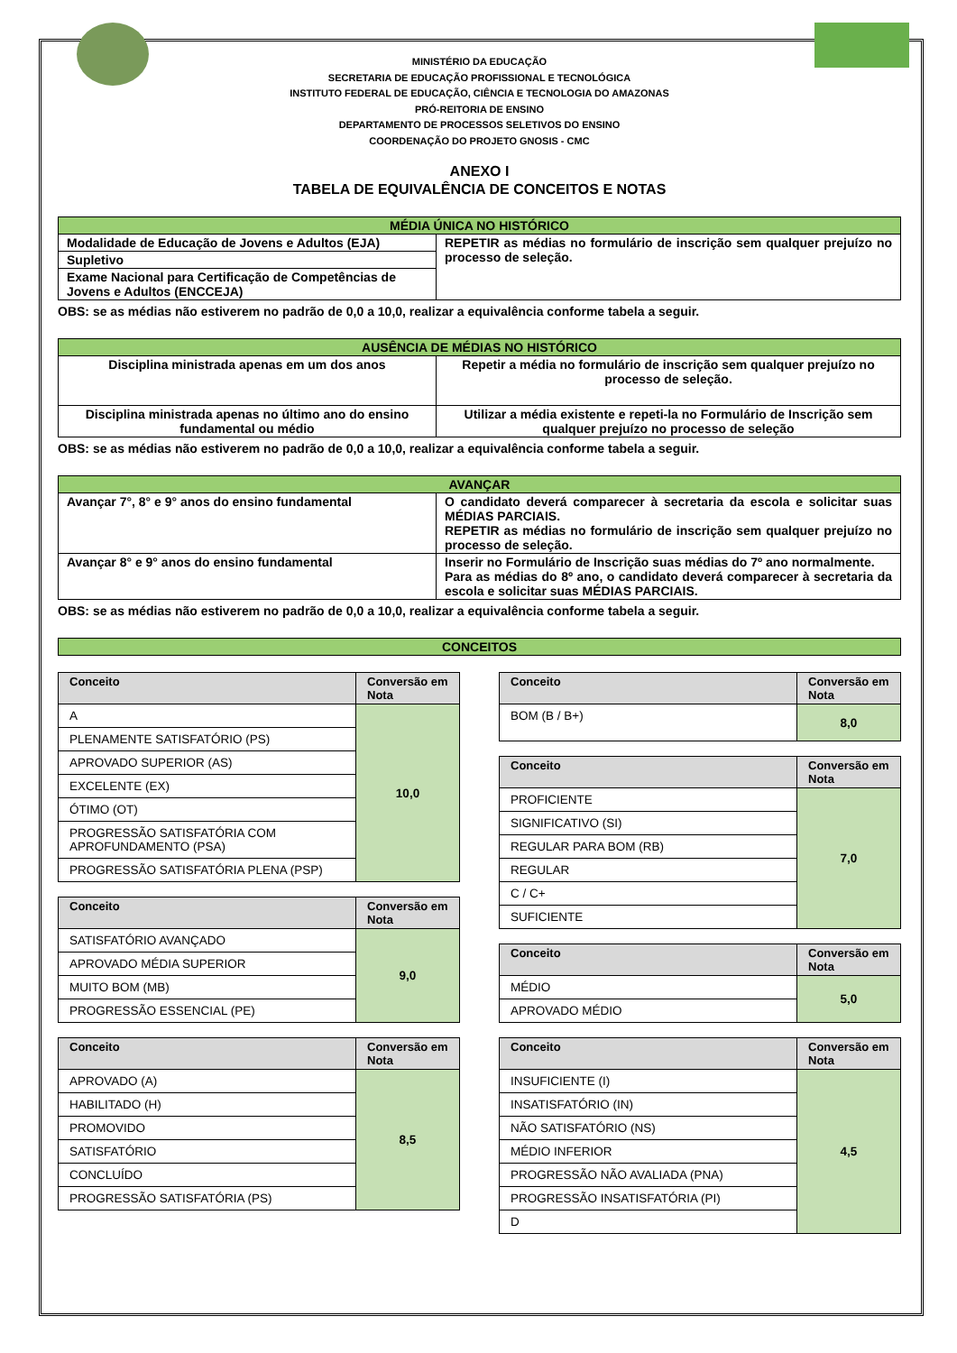MINISTÉRIO DA EDUCAÇÃO
SECRETARIA DE EDUCAÇÃO PROFISSIONAL E TECNOLÓGICA
INSTITUTO FEDERAL DE EDUCAÇÃO, CIÊNCIA E TECNOLOGIA DO AMAZONAS
PRÓ-REITORIA DE ENSINO
DEPARTAMENTO DE PROCESSOS SELETIVOS DO ENSINO
COORDENAÇÃO DO PROJETO GNOSIS - CMC
ANEXO I
TABELA DE EQUIVALÊNCIA DE CONCEITOS E NOTAS
| MÉDIA ÚNICA NO HISTÓRICO | |
| Modalidade de Educação de Jovens e Adultos (EJA) | REPETIR as médias no formulário de inscrição sem qualquer prejuízo no processo de seleção. |
| Supletivo | |
| Exame Nacional para Certificação de Competências de Jovens e Adultos (ENCCEJA) | |
OBS: se as médias não estiverem no padrão de 0,0 a 10,0, realizar a equivalência conforme tabela a seguir.
| AUSÊNCIA DE MÉDIAS NO HISTÓRICO | |
| Disciplina ministrada apenas em um dos anos | Repetir a média no formulário de inscrição sem qualquer prejuízo no processo de seleção. |
| Disciplina ministrada apenas no último ano do ensino fundamental ou médio | Utilizar a média existente e repeti-la no Formulário de Inscrição sem qualquer prejuízo no processo de seleção |
OBS: se as médias não estiverem no padrão de 0,0 a 10,0, realizar a equivalência conforme tabela a seguir.
| AVANÇAR | |
| Avançar 7°, 8° e 9° anos do ensino fundamental | O candidato deverá comparecer à secretaria da escola e solicitar suas MÉDIAS PARCIAIS. REPETIR as médias no formulário de inscrição sem qualquer prejuízo no processo de seleção. |
| Avançar 8° e 9° anos do ensino fundamental | Inserir no Formulário de Inscrição suas médias do 7º ano normalmente. Para as médias do 8º ano, o candidato deverá comparecer à secretaria da escola e solicitar suas MÉDIAS PARCIAIS. |
OBS: se as médias não estiverem no padrão de 0,0 a 10,0, realizar a equivalência conforme tabela a seguir.
| CONCEITOS |
| Conceito | Conversão em Nota |
| --- | --- |
| A | 10,0 |
| PLENAMENTE SATISFATÓRIO (PS) | |
| APROVADO SUPERIOR (AS) | |
| EXCELENTE (EX) | |
| ÓTIMO (OT) | |
| PROGRESSÃO SATISFATÓRIA COM APROFUNDAMENTO (PSA) | |
| PROGRESSÃO SATISFATÓRIA PLENA (PSP) | |
| Conceito | Conversão em Nota |
| --- | --- |
| SATISFATÓRIO AVANÇADO | 9,0 |
| APROVADO MÉDIA SUPERIOR | |
| MUITO BOM (MB) | |
| PROGRESSÃO ESSENCIAL (PE) | |
| Conceito | Conversão em Nota |
| --- | --- |
| APROVADO (A) | 8,5 |
| HABILITADO (H) | |
| PROMOVIDO | |
| SATISFATÓRIO | |
| CONCLUÍDO | |
| PROGRESSÃO SATISFATÓRIA (PS) | |
| Conceito | Conversão em Nota |
| --- | --- |
| BOM (B / B+) | 8,0 |
| Conceito | Conversão em Nota |
| --- | --- |
| PROFICIENTE | 7,0 |
| SIGNIFICATIVO (SI) | |
| REGULAR PARA BOM (RB) | |
| REGULAR | |
| C / C+ | |
| SUFICIENTE | |
| Conceito | Conversão em Nota |
| --- | --- |
| MÉDIO | 5,0 |
| APROVADO MÉDIO | |
| Conceito | Conversão em Nota |
| --- | --- |
| INSUFICIENTE (I) | 4,5 |
| INSATISFATÓRIO (IN) | |
| NÃO SATISFATÓRIO (NS) | |
| MÉDIO INFERIOR | |
| PROGRESSÃO NÃO AVALIADA (PNA) | |
| PROGRESSÃO INSATISFATÓRIA (PI) | |
| D | |